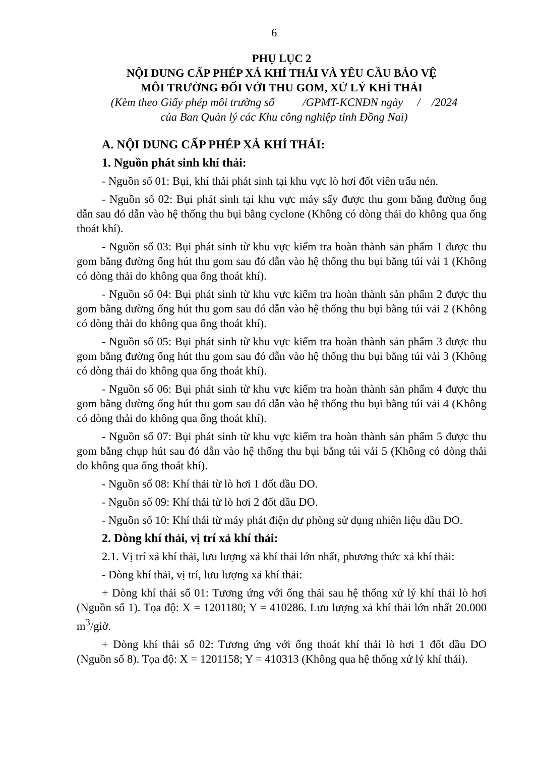6
PHỤ LỤC 2
NỘI DUNG CẤP PHÉP XẢ KHÍ THẢI VÀ YÊU CẦU BẢO VỆ
MÔI TRƯỜNG ĐỐI VỚI THU GOM, XỬ LÝ KHÍ THẢI
(Kèm theo Giấy phép môi trường số /GPMT-KCNĐN ngày / /2024
của Ban Quản lý các Khu công nghiệp tỉnh Đồng Nai)
A. NỘI DUNG CẤP PHÉP XẢ KHÍ THẢI:
1. Nguồn phát sinh khí thải:
- Nguồn số 01: Bụi, khí thải phát sinh tại khu vực lò hơi đốt viên trấu nén.
- Nguồn số 02: Bụi phát sinh tại khu vực máy sấy được thu gom bằng đường ống dẫn sau đó dẫn vào hệ thống thu bụi bằng cyclone (Không có dòng thải do không qua ống thoát khí).
- Nguồn số 03: Bụi phát sinh từ khu vực kiểm tra hoàn thành sản phẩm 1 được thu gom bằng đường ống hút thu gom sau đó dẫn vào hệ thống thu bụi bằng túi vải 1 (Không có dòng thải do không qua ống thoát khí).
- Nguồn số 04: Bụi phát sinh từ khu vực kiểm tra hoàn thành sản phẩm 2 được thu gom bằng đường ống hút thu gom sau đó dẫn vào hệ thống thu bụi bằng túi vải 2 (Không có dòng thải do không qua ống thoát khí).
- Nguồn số 05: Bụi phát sinh từ khu vực kiểm tra hoàn thành sản phẩm 3 được thu gom bằng đường ống hút thu gom sau đó dẫn vào hệ thống thu bụi bằng túi vải 3 (Không có dòng thải do không qua ống thoát khí).
- Nguồn số 06: Bụi phát sinh từ khu vực kiểm tra hoàn thành sản phẩm 4 được thu gom bằng đường ống hút thu gom sau đó dẫn vào hệ thống thu bụi bằng túi vải 4 (Không có dòng thải do không qua ống thoát khí).
- Nguồn số 07: Bụi phát sinh từ khu vực kiểm tra hoàn thành sản phẩm 5 được thu gom bằng chụp hút sau đó dẫn vào hệ thống thu bụi bằng túi vải 5 (Không có dòng thải do không qua ống thoát khí).
- Nguồn số 08: Khí thải từ lò hơi 1 đốt dầu DO.
- Nguồn số 09: Khí thải từ lò hơi 2 đốt dầu DO.
- Nguồn số 10: Khí thải từ máy phát điện dự phòng sử dụng nhiên liệu dầu DO.
2. Dòng khí thải, vị trí xả khí thải:
2.1. Vị trí xả khí thải, lưu lượng xả khí thải lớn nhất, phương thức xả khí thải:
- Dòng khí thải, vị trí, lưu lượng xả khí thải:
+ Dòng khí thải số 01: Tương ứng với ống thải sau hệ thống xử lý khí thải lò hơi (Nguồn số 1). Tọa độ: X = 1201180; Y = 410286. Lưu lượng xả khí thải lớn nhất 20.000 m<sup>3</sup>/giờ.
+ Dòng khí thải số 02: Tương ứng với ống thoát khí thải lò hơi 1 đốt dầu DO (Nguồn số 8). Tọa độ: X = 1201158; Y = 410313 (Không qua hệ thống xử lý khí thải).